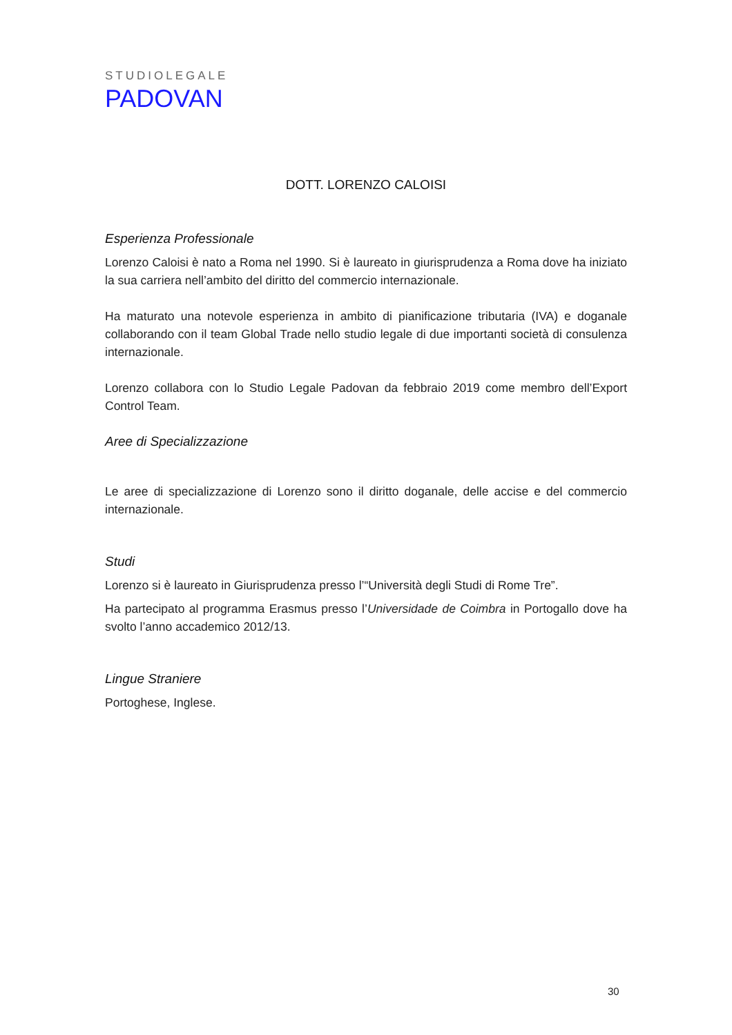STUDIOLEGALE
PADOVAN
DOTT. LORENZO CALOISI
Esperienza Professionale
Lorenzo Caloisi è nato a Roma nel 1990. Si è laureato in giurisprudenza a Roma dove ha iniziato la sua carriera nell’ambito del diritto del commercio internazionale.
Ha maturato una notevole esperienza in ambito di pianificazione tributaria (IVA) e doganale collaborando con il team Global Trade nello studio legale di due importanti società di consulenza internazionale.
Lorenzo collabora con lo Studio Legale Padovan da febbraio 2019 come membro dell’Export Control Team.
Aree di Specializzazione
Le aree di specializzazione di Lorenzo sono il diritto doganale, delle accise e del commercio internazionale.
Studi
Lorenzo si è laureato in Giurisprudenza presso l’“Università degli Studi di Rome Tre”.
Ha partecipato al programma Erasmus presso l’Universidade de Coimbra in Portogallo dove ha svolto l’anno accademico 2012/13.
Lingue Straniere
Portoghese, Inglese.
30